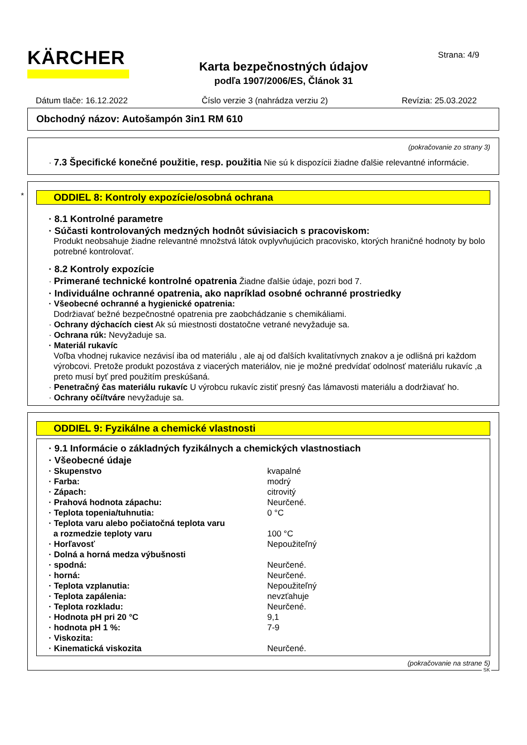KÄRCHER
Karta bezpečnostných údajov
podľa 1907/2006/ES, Článok 31
Strana: 4/9
Dátum tlače: 16.12.2022 Číslo verzie 3 (nahrádza verziu 2) Revízia: 25.03.2022
Obchodný názov: Autošampón 3in1 RM 610
(pokračovanie zo strany 3)
· 7.3 Špecifické konečné použitie, resp. použitia Nie sú k dispozícii žiadne ďalšie relevantné informácie.
*
ODDIEL 8: Kontroly expozície/osobná ochrana
· 8.1 Kontrolné parametre
· Súčasti kontrolovaných medzných hodnôt súvisiacich s pracoviskom:
Produkt neobsahuje žiadne relevantné množstvá látok ovplyvňujúcich pracovisko, ktorých hraničné hodnoty by bolo potrebné kontrolovať.
· 8.2 Kontroly expozície
· Primerané technické kontrolné opatrenia Žiadne ďalšie údaje, pozri bod 7.
· Individuálne ochranné opatrenia, ako napríklad osobné ochranné prostriedky
· Všeobecné ochranné a hygienické opatrenia:
Dodržiavať bežné bezpečnostné opatrenia pre zaobchádzanie s chemikáliami.
· Ochrany dýchacích ciest Ak sú miestnosti dostatočne vetrané nevyžaduje sa.
· Ochrana rúk: Nevyžaduje sa.
· Materiál rukavíc
Voľba vhodnej rukavice nezávisí iba od materiálu , ale aj od ďalších kvalitatívnych znakov a je odlišná pri každom výrobcovi. Pretože produkt pozostáva z viacerých materiálov, nie je možné predvídať odolnosť materiálu rukavíc ,a preto musí byť pred použitím preskúšaná.
· Penetračný čas materiálu rukavíc U výrobcu rukavíc zistiť presný čas lámavosti materiálu a dodržiavať ho.
· Ochrany očí/tváre nevyžaduje sa.
ODDIEL 9: Fyzikálne a chemické vlastnosti
· 9.1 Informácie o základných fyzikálnych a chemických vlastnostiach
· Všeobecné údaje
| · Skupenstvo | kvapalné |
| · Farba: | modrý |
| · Zápach: | citrovitý |
| · Prahová hodnota zápachu: | Neurčené. |
| · Teplota topenia/tuhnutia: | 0 °C |
| · Teplota varu alebo počiatočná teplota varu a rozmedzie teploty varu | 100 °C |
| · Horľavosť | Nepoužiteľný |
| · Dolná a horná medza výbušnosti | |
| · spodná: | Neurčené. |
| · horná: | Neurčené. |
| · Teplota vzplanutia: | Nepoužiteľný |
| · Teplota zapálenia: | nevzťahuje |
| · Teplota rozkladu: | Neurčené. |
| · Hodnota pH pri 20 °C | 9,1 |
| · hodnota pH 1 %: | 7-9 |
| · Viskozita: | |
| · Kinematická viskozita | Neurčené. |
(pokračovanie na strane 5)
SK